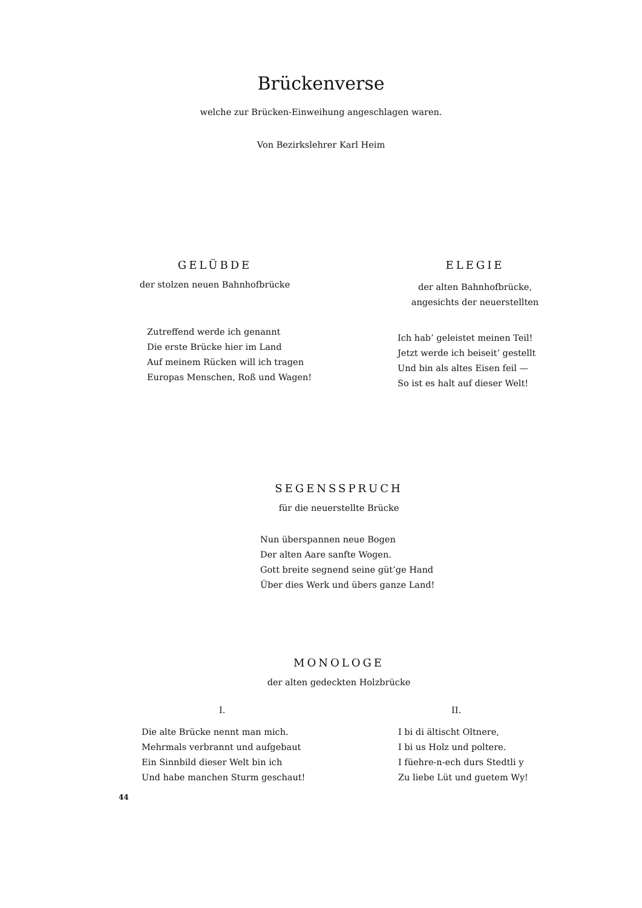Brückenverse
welche zur Brücken-Einweihung angeschlagen waren.
Von Bezirkslehrer Karl Heim
GELÜBDE
der stolzen neuen Bahnhofbrücke
Zutreffend werde ich genannt
Die erste Brücke hier im Land
Auf meinem Rücken will ich tragen
Europas Menschen, Roß und Wagen!
ELEGIE
der alten Bahnhofbrücke,
angesichts der neuerstellten
Ich hab’ geleistet meinen Teil!
Jetzt werde ich beiseit’ gestellt
Und bin als altes Eisen feil —
So ist es halt auf dieser Welt!
SEGENSSPRUCH
für die neuerstellte Brücke
Nun überspannen neue Bogen
Der alten Aare sanfte Wogen.
Gott breite segnend seine güt’ge Hand
Über dies Werk und übers ganze Land!
MONOLOGE
der alten gedeckten Holzbrücke
I.
Die alte Brücke nennt man mich.
Mehrmals verbrannt und aufgebaut
Ein Sinnbild dieser Welt bin ich
Und habe manchen Sturm geschaut!
II.
I bi di ältischt Oltnere,
I bi us Holz und poltere.
I füehre-n-ech durs Stedtli y
Zu liebe Lüt und guetem Wy!
44